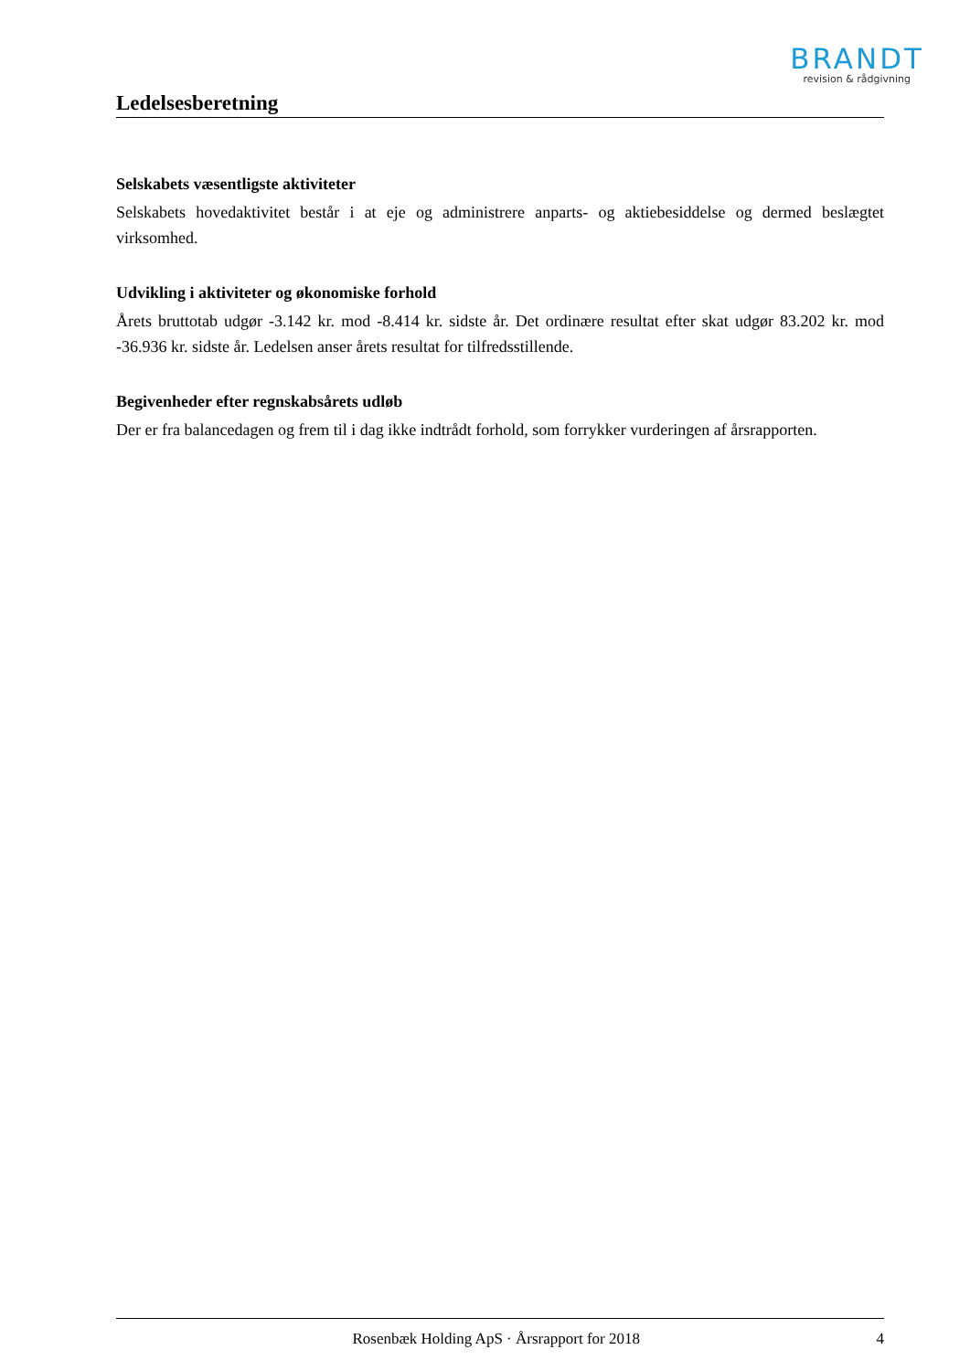BRANDT
revision & rådgivning
Ledelsesberetning
Selskabets væsentligste aktiviteter
Selskabets hovedaktivitet består i at eje og administrere anparts- og aktiebesiddelse og dermed beslægtet virksomhed.
Udvikling i aktiviteter og økonomiske forhold
Årets bruttotab udgør -3.142 kr. mod -8.414 kr. sidste år. Det ordinære resultat efter skat udgør 83.202 kr. mod -36.936 kr. sidste år. Ledelsen anser årets resultat for tilfredsstillende.
Begivenheder efter regnskabsårets udløb
Der er fra balancedagen og frem til i dag ikke indtrådt forhold, som forrykker vurderingen af årsrapporten.
Rosenbæk Holding ApS · Årsrapport for 2018 4